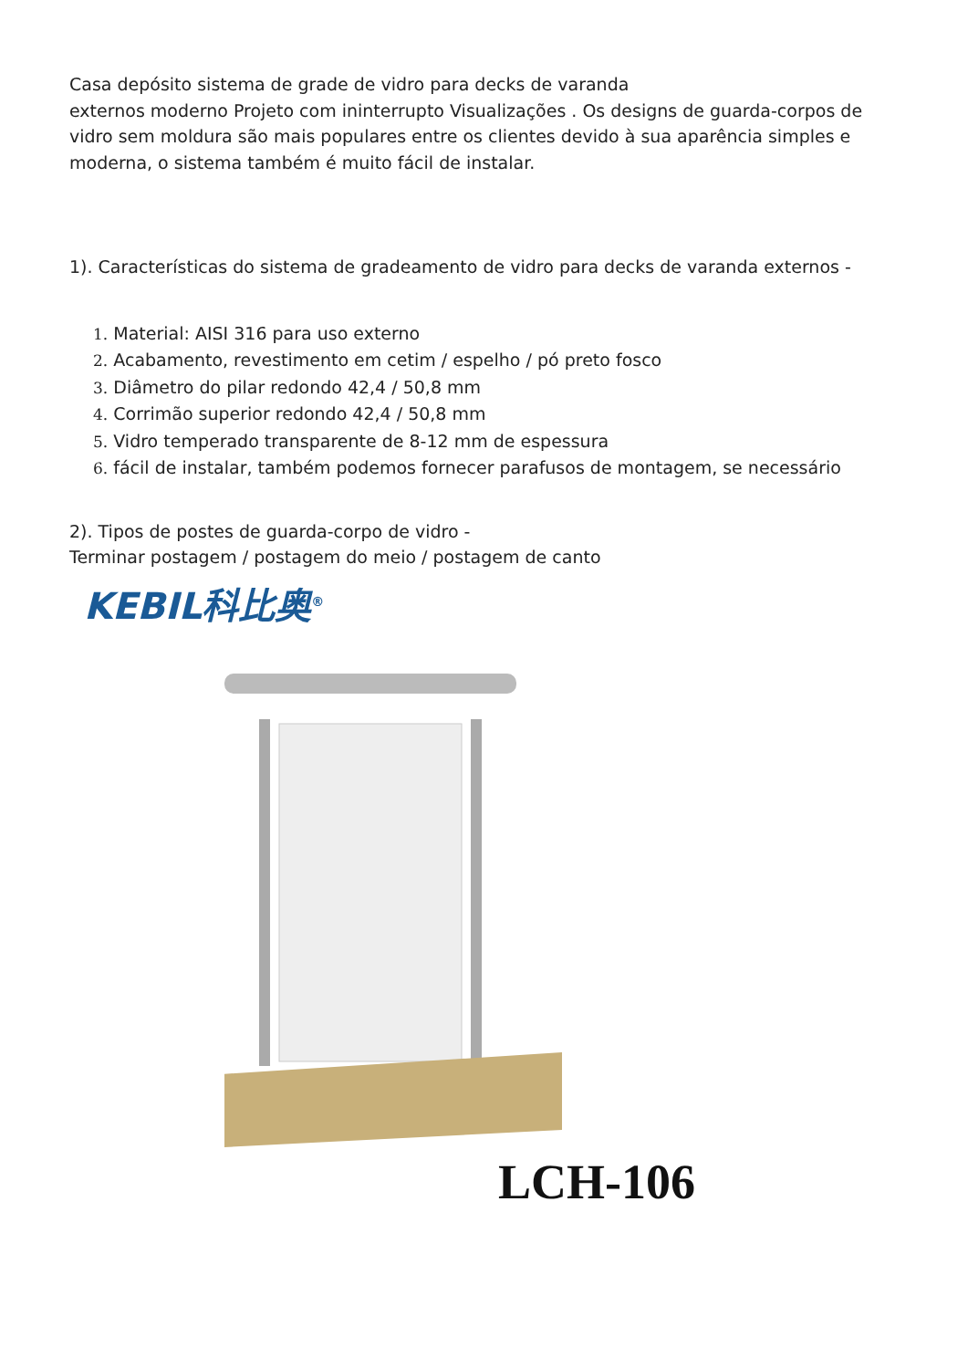Casa depósito sistema de grade de vidro para decks de varanda
externos moderno Projeto com ininterrupto Visualizações . Os designs de guarda-corpos de vidro sem moldura são mais populares entre os clientes devido à sua aparência simples e moderna, o sistema também é muito fácil de instalar.
1). Características do sistema de gradeamento de vidro para decks de varanda externos -
1. Material: AISI 316 para uso externo
2. Acabamento, revestimento em cetim / espelho / pó preto fosco
3. Diâmetro do pilar redondo 42,4 / 50,8 mm
4. Corrimão superior redondo 42,4 / 50,8 mm
5. Vidro temperado transparente de 8-12 mm de espessura
6. fácil de instalar, também podemos fornecer parafusos de montagem, se necessário
2). Tipos de postes de guarda-corpo de vidro -
Terminar postagem / postagem do meio / postagem de canto
KEBIL科比奥<sup>®</sup>
LCH-106